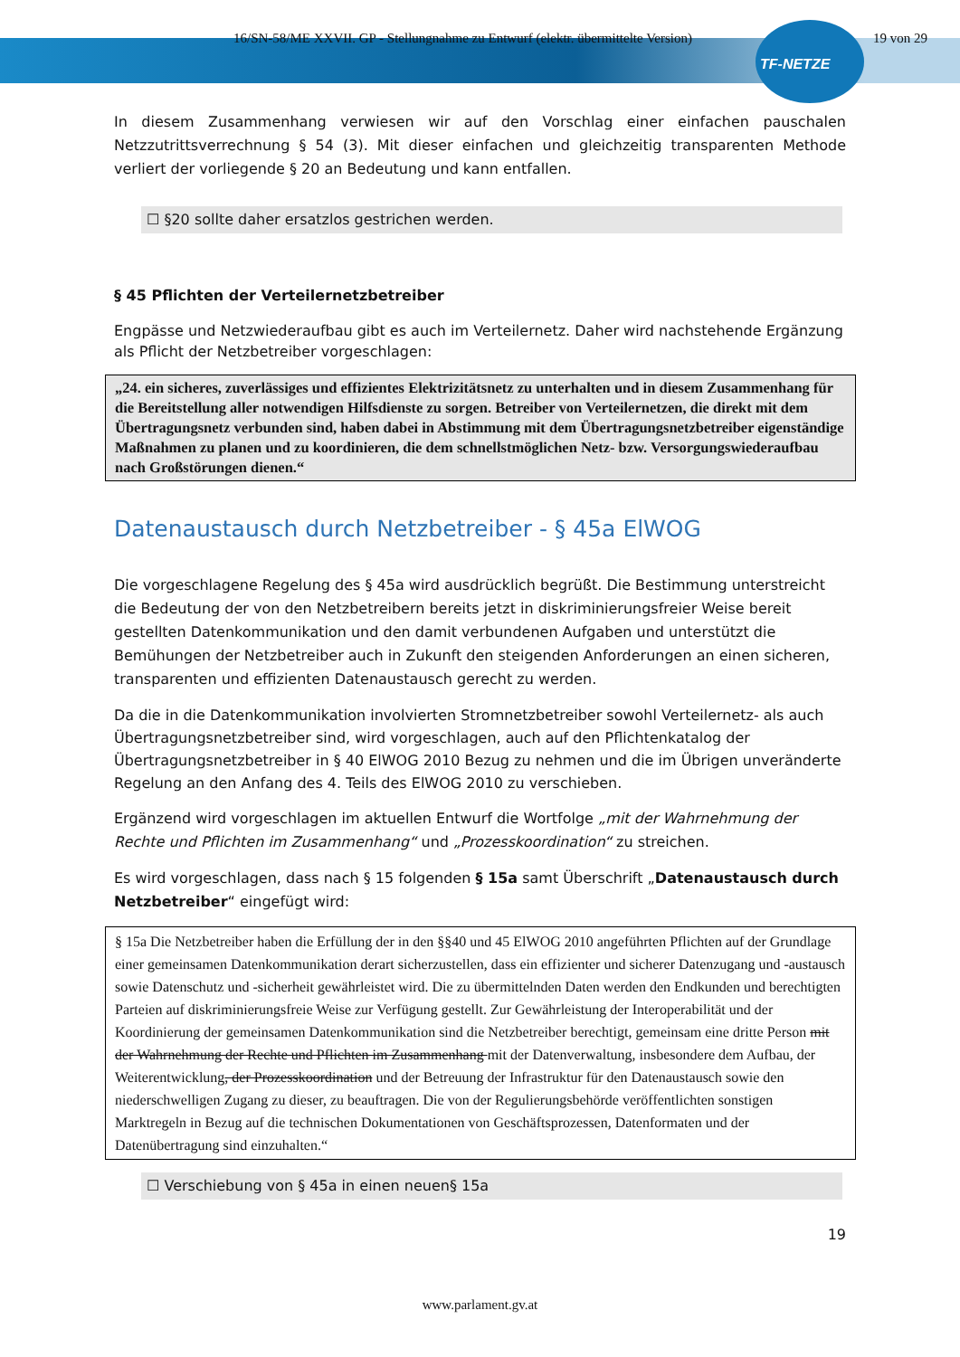16/SN-58/ME XXVII. GP - Stellungnahme zu Entwurf (elektr. übermittelte Version) 19 von 29
TF-NETZE
In diesem Zusammenhang verwiesen wir auf den Vorschlag einer einfachen pauschalen Netzzutrittsverrechnung § 54 (3). Mit dieser einfachen und gleichzeitig transparenten Methode verliert der vorliegende § 20 an Bedeutung und kann entfallen.
☐ §20 sollte daher ersatzlos gestrichen werden.
§ 45 Pflichten der Verteilernetzbetreiber
Engpässe und Netzwiederaufbau gibt es auch im Verteilernetz. Daher wird nachstehende Ergänzung als Pflicht der Netzbetreiber vorgeschlagen:
„24. ein sicheres, zuverlässiges und effizientes Elektrizitätsnetz zu unterhalten und in diesem Zusammenhang für die Bereitstellung aller notwendigen Hilfsdienste zu sorgen. Betreiber von Verteilernetzen, die direkt mit dem Übertragungsnetz verbunden sind, haben dabei in Abstimmung mit dem Übertragungsnetzbetreiber eigenständige Maßnahmen zu planen und zu koordinieren, die dem schnellstmöglichen Netz- bzw. Versorgungswiederaufbau nach Großstörungen dienen.“
Datenaustausch durch Netzbetreiber - § 45a ElWOG
Die vorgeschlagene Regelung des § 45a wird ausdrücklich begrüßt. Die Bestimmung unterstreicht die Bedeutung der von den Netzbetreibern bereits jetzt in diskriminierungsfreier Weise bereit gestellten Datenkommunikation und den damit verbundenen Aufgaben und unterstützt die Bemühungen der Netzbetreiber auch in Zukunft den steigenden Anforderungen an einen sicheren, transparenten und effizienten Datenaustausch gerecht zu werden.
Da die in die Datenkommunikation involvierten Stromnetzbetreiber sowohl Verteilernetz- als auch Übertragungsnetzbetreiber sind, wird vorgeschlagen, auch auf den Pflichtenkatalog der Übertragungsnetzbetreiber in § 40 ElWOG 2010 Bezug zu nehmen und die im Übrigen unveränderte Regelung an den Anfang des 4. Teils des ElWOG 2010 zu verschieben.
Ergänzend wird vorgeschlagen im aktuellen Entwurf die Wortfolge „mit der Wahrnehmung der Rechte und Pflichten im Zusammenhang“ und „Prozesskoordination“ zu streichen.
Es wird vorgeschlagen, dass nach § 15 folgenden § 15a samt Überschrift „Datenaustausch durch Netzbetreiber“ eingefügt wird:
§ 15a Die Netzbetreiber haben die Erfüllung der in den §§40 und 45 ElWOG 2010 angeführten Pflichten auf der Grundlage einer gemeinsamen Datenkommunikation derart sicherzustellen, dass ein effizienter und sicherer Datenzugang und -austausch sowie Datenschutz und -sicherheit gewährleistet wird. Die zu übermittelnden Daten werden den Endkunden und berechtigten Parteien auf diskriminierungsfreie Weise zur Verfügung gestellt. Zur Gewährleistung der Interoperabilität und der Koordinierung der gemeinsamen Datenkommunikation sind die Netzbetreiber berechtigt, gemeinsam eine dritte Person mit der Wahrnehmung der Rechte und Pflichten im Zusammenhang mit der Datenverwaltung, insbesondere dem Aufbau, der Weiterentwicklung, der Prozesskoordination und der Betreuung der Infrastruktur für den Datenaustausch sowie den niederschwelligen Zugang zu dieser, zu beauftragen. Die von der Regulierungsbehörde veröffentlichten sonstigen Marktregeln in Bezug auf die technischen Dokumentationen von Geschäftsprozessen, Datenformaten und der Datenübertragung sind einzuhalten.“
☐ Verschiebung von § 45a in einen neuen§ 15a
19
www.parlament.gv.at